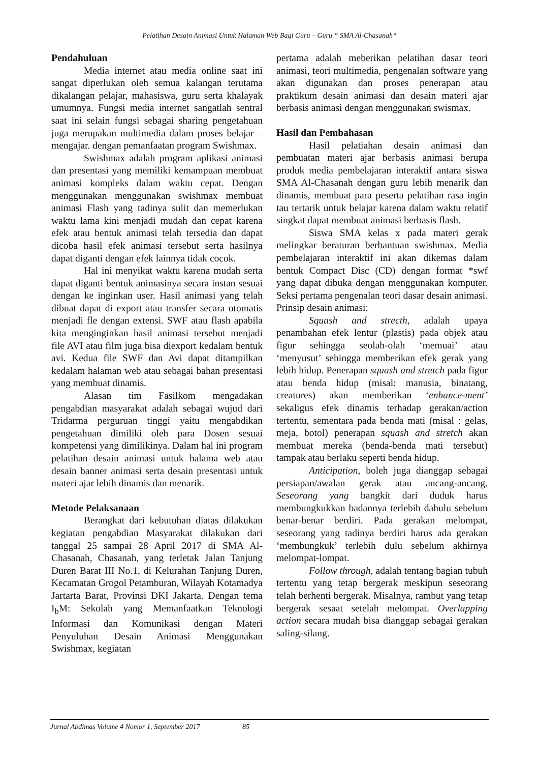Pelatihan Desain Animasi Untuk Halaman Web Bagi Guru – Guru “ SMA Al-Chasanah“
Pendahuluan
Media internet atau media online saat ini sangat diperlukan oleh semua kalangan terutama dikalangan pelajar, mahasiswa, guru serta khalayak umumnya. Fungsi media internet sangatlah sentral saat ini selain fungsi sebagai sharing pengetahuan juga merupakan multimedia dalam proses belajar – mengajar. dengan pemanfaatan program Swishmax.
Swishmax adalah program aplikasi animasi dan presentasi yang memiliki kemampuan membuat animasi kompleks dalam waktu cepat. Dengan menggunakan menggunakan swishmax membuat animasi Flash yang tadinya sulit dan memerlukan waktu lama kini menjadi mudah dan cepat karena efek atau bentuk animasi telah tersedia dan dapat dicoba hasil efek animasi tersebut serta hasilnya dapat diganti dengan efek lainnya tidak cocok.
Hal ini menyikat waktu karena mudah serta dapat diganti bentuk animasinya secara instan sesuai dengan ke inginkan user. Hasil animasi yang telah dibuat dapat di export atau transfer secara otomatis menjadi fle dengan extensi. SWF atau flash apabila kita menginginkan hasil animasi tersebut menjadi file AVI atau film juga bisa diexport kedalam bentuk avi. Kedua file SWF dan Avi dapat ditampilkan kedalam halaman web atau sebagai bahan presentasi yang membuat dinamis.
Alasan tim Fasilkom mengadakan pengabdian masyarakat adalah sebagai wujud dari Tridarma perguruan tinggi yaitu mengabdikan pengetahuan dimiliki oleh para Dosen sesuai kompetensi yang dimilikinya. Dalam hal ini program pelatihan desain animasi untuk halama web atau desain banner animasi serta desain presentasi untuk materi ajar lebih dinamis dan menarik.
Metode Pelaksanaan
Berangkat dari kebutuhan diatas dilakukan kegiatan pengabdian Masyarakat dilakukan dari tanggal 25 sampai 28 April 2017 di SMA Al-Chasanah, Chasanah, yang terletak Jalan Tanjung Duren Barat III No.1, di Kelurahan Tanjung Duren, Kecamatan Grogol Petamburan, Wilayah Kotamadya Jartarta Barat, Provinsi DKI Jakarta. Dengan tema I<sub>b</sub>M: Sekolah yang Memanfaatkan Teknologi Informasi dan Komunikasi dengan Materi Penyuluhan Desain Animasi Menggunakan Swishmax, kegiatan
pertama adalah meberikan pelatihan dasar teori animasi, teori multimedia, pengenalan software yang akan digunakan dan proses penerapan atau praktikum desain animasi dan desain materi ajar berbasis animasi dengan menggunakan swismax.
Hasil dan Pembahasan
Hasil pelatiahan desain animasi dan pembuatan materi ajar berbasis animasi berupa produk media pembelajaran interaktif antara siswa SMA Al-Chasanah dengan guru lebih menarik dan dinamis, membuat para peserta pelatihan rasa ingin tau tertarik untuk belajar karena dalam waktu relatif singkat dapat membuat animasi berbasis flash.
Siswa SMA kelas x pada materi gerak melingkar beraturan berbantuan swishmax. Media pembelajaran interaktif ini akan dikemas dalam bentuk Compact Disc (CD) dengan format *swf yang dapat dibuka dengan menggunakan komputer. Seksi pertama pengenalan teori dasar desain animasi. Prinsip desain animasi:
Squash and strecth, adalah upaya penambahan efek lentur (plastis) pada objek atau figur sehingga seolah-olah ‘memuai’ atau ‘menyusut’ sehingga memberikan efek gerak yang lebih hidup. Penerapan squash and stretch pada figur atau benda hidup (misal: manusia, binatang, creatures) akan memberikan ‘enhance-ment’ sekaligus efek dinamis terhadap gerakan/action tertentu, sementara pada benda mati (misal : gelas, meja, botol) penerapan squash and stretch akan membuat mereka (benda-benda mati tersebut) tampak atau berlaku seperti benda hidup.
Anticipation, boleh juga dianggap sebagai persiapan/awalan gerak atau ancang-ancang. Seseorang yang bangkit dari duduk harus membungkukkan badannya terlebih dahulu sebelum benar-benar berdiri. Pada gerakan melompat, seseorang yang tadinya berdiri harus ada gerakan ‘membungkuk’ terlebih dulu sebelum akhirnya melompat-lompat.
Follow through, adalah tentang bagian tubuh tertentu yang tetap bergerak meskipun seseorang telah berhenti bergerak. Misalnya, rambut yang tetap bergerak sesaat setelah melompat. Overlapping action secara mudah bisa dianggap sebagai gerakan saling-silang.
Jurnal Abdimas Volume 4 Nomor 1, September 2017 85